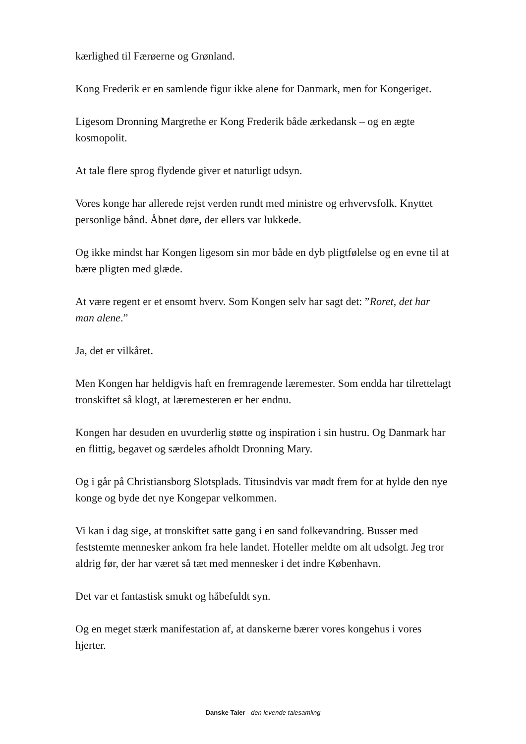kærlighed til Færøerne og Grønland.
Kong Frederik er en samlende figur ikke alene for Danmark, men for Kongeriget.
Ligesom Dronning Margrethe er Kong Frederik både ærkedansk – og en ægte kosmopolit.
At tale flere sprog flydende giver et naturligt udsyn.
Vores konge har allerede rejst verden rundt med ministre og erhvervsfolk. Knyttet personlige bånd. Åbnet døre, der ellers var lukkede.
Og ikke mindst har Kongen ligesom sin mor både en dyb pligtfølelse og en evne til at bære pligten med glæde.
At være regent er et ensomt hverv. Som Kongen selv har sagt det: ”Roret, det har man alene.”
Ja, det er vilkåret.
Men Kongen har heldigvis haft en fremragende læremester. Som endda har tilrettelagt tronskiftet så klogt, at læremesteren er her endnu.
Kongen har desuden en uvurderlig støtte og inspiration i sin hustru. Og Danmark har en flittig, begavet og særdeles afholdt Dronning Mary.
Og i går på Christiansborg Slotsplads. Titusindvis var mødt frem for at hylde den nye konge og byde det nye Kongepar velkommen.
Vi kan i dag sige, at tronskiftet satte gang i en sand folkevandring. Busser med feststemte mennesker ankom fra hele landet. Hoteller meldte om alt udsolgt. Jeg tror aldrig før, der har været så tæt med mennesker i det indre København.
Det var et fantastisk smukt og håbefuldt syn.
Og en meget stærk manifestation af, at danskerne bærer vores kongehus i vores hjerter.
Danske Taler - den levende talesamling